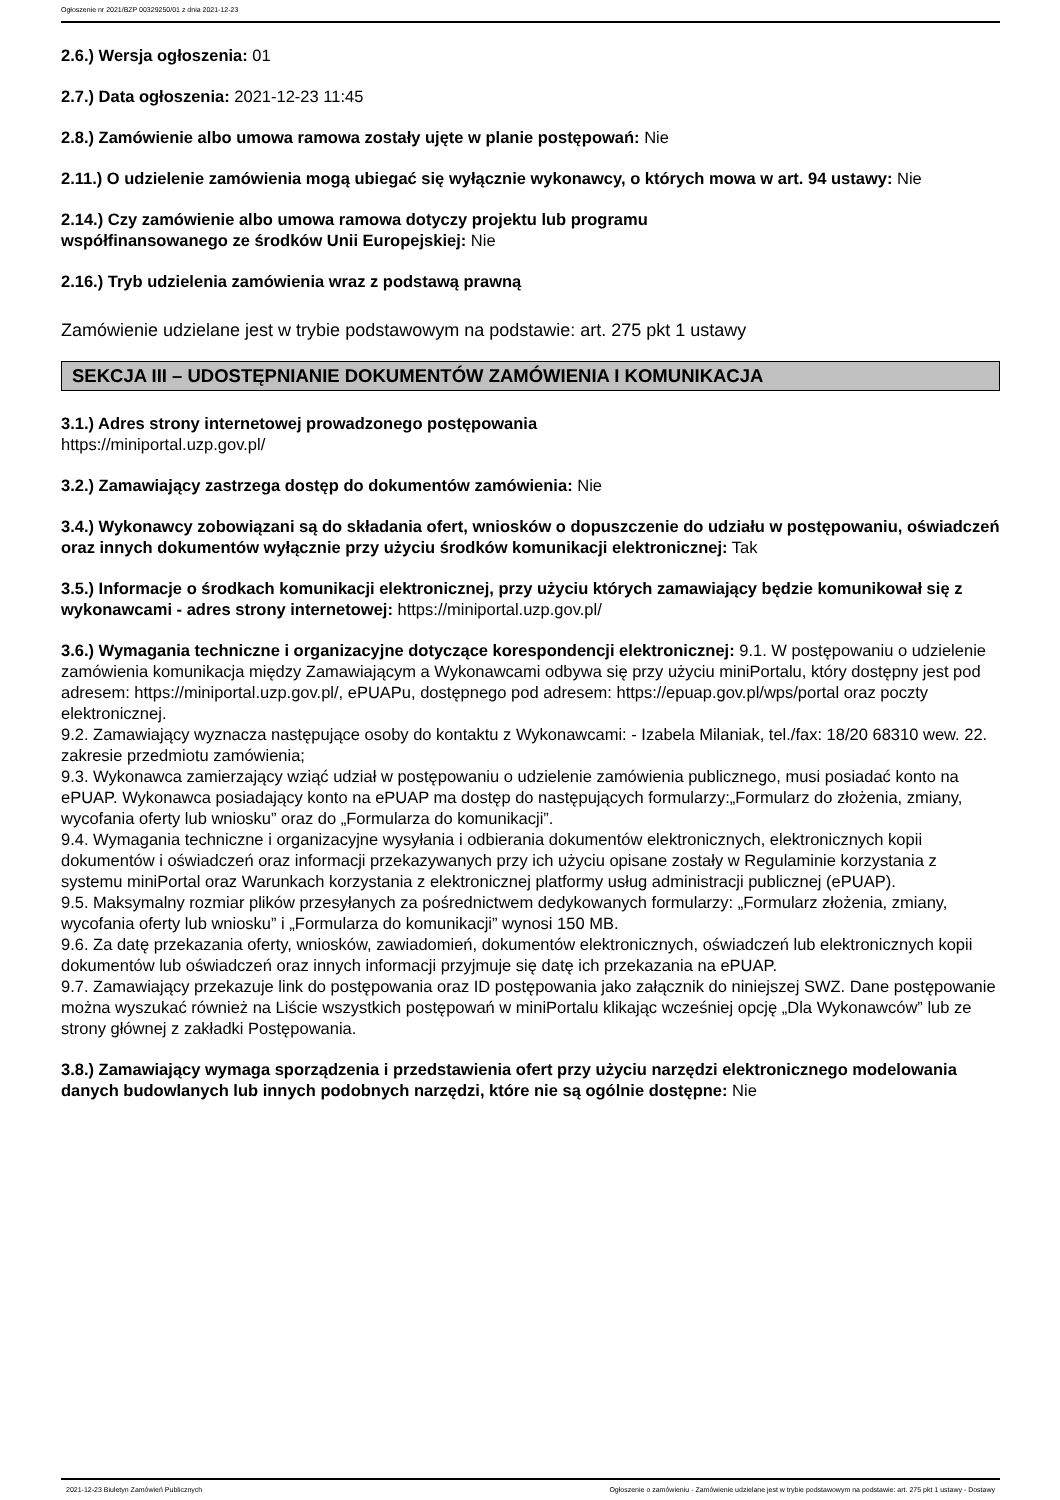Ogłoszenie nr 2021/BZP 00329250/01 z dnia 2021-12-23
2.6.) Wersja ogłoszenia: 01
2.7.) Data ogłoszenia: 2021-12-23 11:45
2.8.) Zamówienie albo umowa ramowa zostały ujęte w planie postępowań: Nie
2.11.) O udzielenie zamówienia mogą ubiegać się wyłącznie wykonawcy, o których mowa w art. 94 ustawy: Nie
2.14.) Czy zamówienie albo umowa ramowa dotyczy projektu lub programu
współfinansowanego ze środków Unii Europejskiej: Nie
2.16.) Tryb udzielenia zamówienia wraz z podstawą prawną
Zamówienie udzielane jest w trybie podstawowym na podstawie: art. 275 pkt 1 ustawy
SEKCJA III – UDOSTĘPNIANIE DOKUMENTÓW ZAMÓWIENIA I KOMUNIKACJA
3.1.) Adres strony internetowej prowadzonego postępowania
https://miniportal.uzp.gov.pl/
3.2.) Zamawiający zastrzega dostęp do dokumentów zamówienia: Nie
3.4.) Wykonawcy zobowiązani są do składania ofert, wniosków o dopuszczenie do udziału w postępowaniu, oświadczeń oraz innych dokumentów wyłącznie przy użyciu środków komunikacji elektronicznej: Tak
3.5.) Informacje o środkach komunikacji elektronicznej, przy użyciu których zamawiający będzie komunikował się z wykonawcami - adres strony internetowej: https://miniportal.uzp.gov.pl/
3.6.) Wymagania techniczne i organizacyjne dotyczące korespondencji elektronicznej: 9.1. W postępowaniu o udzielenie zamówienia komunikacja między Zamawiającym a Wykonawcami odbywa się przy użyciu miniPortalu, który dostępny jest pod adresem: https://miniportal.uzp.gov.pl/, ePUAPu, dostępnego pod adresem: https://epuap.gov.pl/wps/portal oraz poczty elektronicznej.
9.2. Zamawiający wyznacza następujące osoby do kontaktu z Wykonawcami: - Izabela Milaniak, tel./fax: 18/20 68310 wew. 22.
zakresie przedmiotu zamówienia;
9.3. Wykonawca zamierzający wziąć udział w postępowaniu o udzielenie zamówienia publicznego, musi posiadać konto na ePUAP. Wykonawca posiadający konto na ePUAP ma dostęp do następujących formularzy:„Formularz do złożenia, zmiany, wycofania oferty lub wniosku” oraz do „Formularza do komunikacji”.
9.4. Wymagania techniczne i organizacyjne wysyłania i odbierania dokumentów elektronicznych, elektronicznych kopii dokumentów i oświadczeń oraz informacji przekazywanych przy ich użyciu opisane zostały w Regulaminie korzystania z systemu miniPortal oraz Warunkach korzystania z elektronicznej platformy usług administracji publicznej (ePUAP).
9.5. Maksymalny rozmiar plików przesyłanych za pośrednictwem dedykowanych formularzy: „Formularz złożenia, zmiany, wycofania oferty lub wniosku” i „Formularza do komunikacji” wynosi 150 MB.
9.6. Za datę przekazania oferty, wniosków, zawiadomień, dokumentów elektronicznych, oświadczeń lub elektronicznych kopii dokumentów lub oświadczeń oraz innych informacji przyjmuje się datę ich przekazania na ePUAP.
9.7. Zamawiający przekazuje link do postępowania oraz ID postępowania jako załącznik do niniejszej SWZ. Dane postępowanie można wyszukać również na Liście wszystkich postępowań w miniPortalu klikając wcześniej opcję „Dla Wykonawców” lub ze strony głównej z zakładki Postępowania.
3.8.) Zamawiający wymaga sporządzenia i przedstawienia ofert przy użyciu narzędzi elektronicznego modelowania danych budowlanych lub innych podobnych narzędzi, które nie są ogólnie dostępne: Nie
2021-12-23 Biuletyn Zamówień Publicznych Ogłoszenie o zamówieniu - Zamówienie udzielane jest w trybie podstawowym na podstawie: art. 275 pkt 1 ustawy - Dostawy